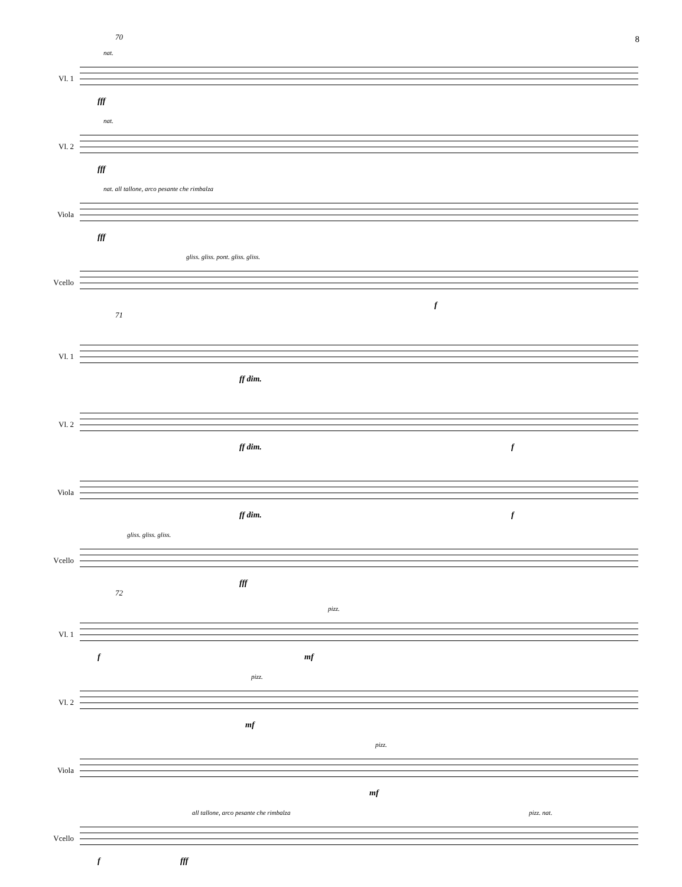8
Vl. 1
70
nat.
fff
Vl. 2
nat.
fff
Viola
nat. all tallone, arco pesante che rimbalza
fff
Vcello
gliss. gliss. pont. gliss. gliss.
f
Vl. 1
71
ff dim.
Vl. 2
ff dim. f
Viola
ff dim. f
Vcello
gliss. gliss. gliss.
fff
Vl. 1
72
pizz.
f mf
Vl. 2
pizz.
mf
Viola
pizz.
mf
Vcello
all tallone, arco pesante che rimbalza pizz. nat.
f fff